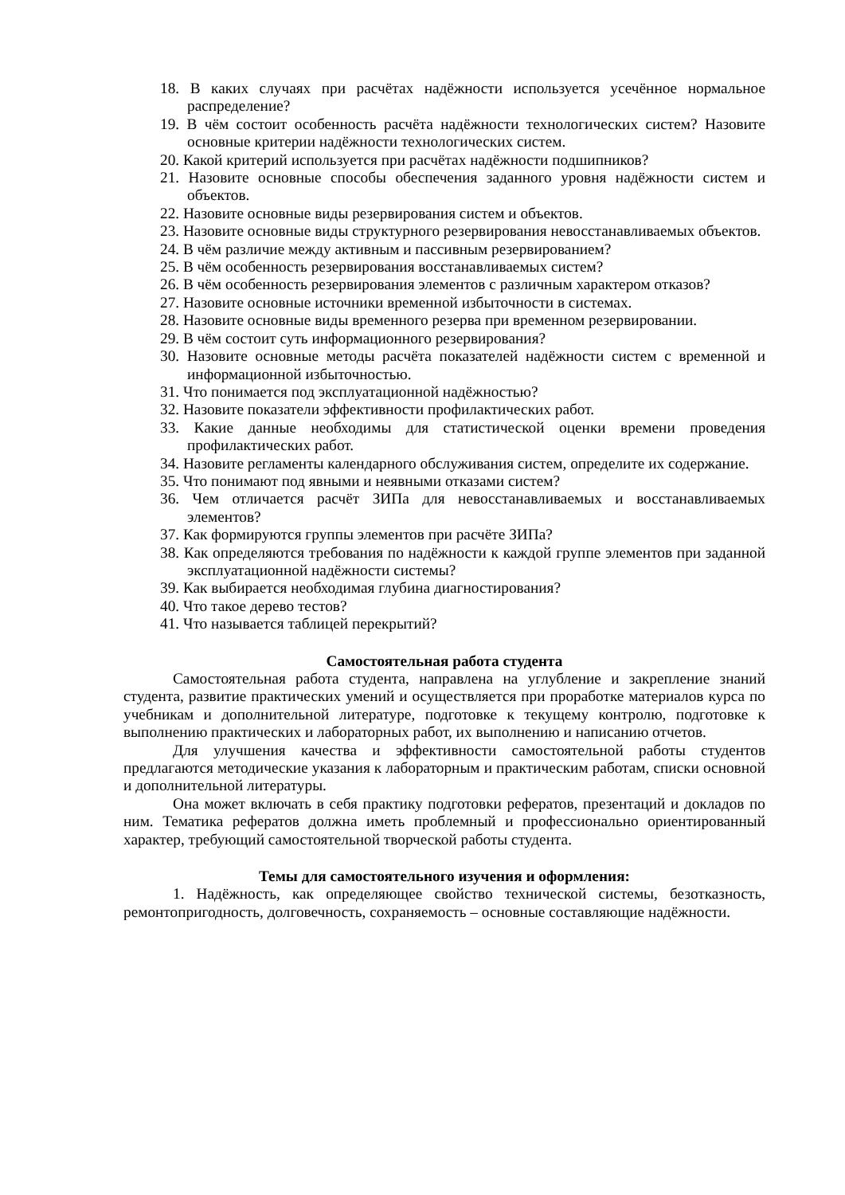18. В каких случаях при расчётах надёжности используется усечённое нормальное распределение?
19. В чём состоит особенность расчёта надёжности технологических систем? Назовите основные критерии надёжности технологических систем.
20. Какой критерий используется при расчётах надёжности подшипников?
21. Назовите основные способы обеспечения заданного уровня надёжности систем и объектов.
22. Назовите основные виды резервирования систем и объектов.
23. Назовите основные виды структурного резервирования невосстанавливаемых объектов.
24. В чём различие между активным и пассивным резервированием?
25. В чём особенность резервирования восстанавливаемых систем?
26. В чём особенность резервирования элементов с различным характером отказов?
27. Назовите основные источники временной избыточности в системах.
28. Назовите основные виды временного резерва при временном резервировании.
29. В чём состоит суть информационного резервирования?
30. Назовите основные методы расчёта показателей надёжности систем с временной и информационной избыточностью.
31. Что понимается под эксплуатационной надёжностью?
32. Назовите показатели эффективности профилактических работ.
33. Какие данные необходимы для статистической оценки времени проведения профилактических работ.
34. Назовите регламенты календарного обслуживания систем, определите их содержание.
35. Что понимают под явными и неявными отказами систем?
36. Чем отличается расчёт ЗИПа для невосстанавливаемых и восстанавливаемых элементов?
37. Как формируются группы элементов при расчёте ЗИПа?
38. Как определяются требования по надёжности к каждой группе элементов при заданной эксплуатационной надёжности системы?
39. Как выбирается необходимая глубина диагностирования?
40. Что такое дерево тестов?
41. Что называется таблицей перекрытий?
Самостоятельная работа студента
Самостоятельная работа студента, направлена на углубление и закрепление знаний студента, развитие практических умений и осуществляется при проработке материалов курса по учебникам и дополнительной литературе, подготовке к текущему контролю, подготовке к выполнению практических и лабораторных работ, их выполнению и написанию отчетов.
Для улучшения качества и эффективности самостоятельной работы студентов предлагаются методические указания к лабораторным и практическим работам, списки основной и дополнительной литературы.
Она может включать в себя практику подготовки рефератов, презентаций и докладов по ним. Тематика рефератов должна иметь проблемный и профессионально ориентированный характер, требующий самостоятельной творческой работы студента.
Темы для самостоятельного изучения и оформления:
1. Надёжность, как определяющее свойство технической системы, безотказность, ремонтопригодность, долговечность, сохраняемость – основные составляющие надёжности.